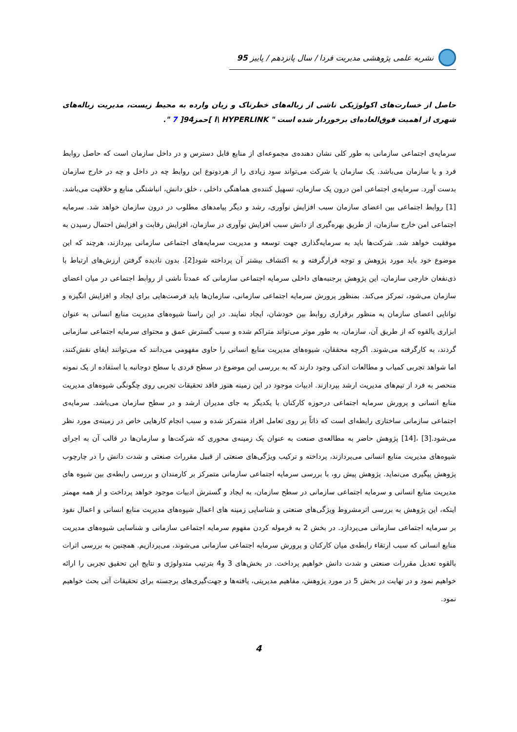نشریه علمی پژوهشی مدیریت فردا / سال پانزدهم / پاییز 95
حاصل از خسارت‌های اکولوژیکی ناشی از زباله‌های خطرناک و زیان وارده به محیط زیست، مدیریت زباله‌های شهری از اهمیت فوق‌العاده‌ای برخوردار شده است " l\ HYPERLINK ]حمز94[ 7 ".
سرمایه‌ی اجتماعی سازمانی به طور کلی نشان دهنده‌ی مجموعه‌ای از منابع قابل دسترس و در داخل سازمان است که حاصل روابط فرد و یا سازمان می‌باشد. یک سازمان یا شرکت می‌تواند سود زیادی را از هردونوع این روابط چه در داخل و چه در خارج سازمان بدست آورد. سرمایه‌ی اجتماعی امن درون یک سازمان، تسهیل کننده‌ی هماهنگی داخلی ، خلق دانش، انباشتگی منابع و خلاقیت می‌باشد.[1] روابط اجتماعی بین اعضای سازمان سبب افزایش نوآوری، رشد و دیگر پیامدهای مطلوب در درون سازمان خواهد شد. سرمایه اجتماعی امن خارج سازمان، از طریق بهره‌گیری از دانش سبب افزایش نوآوری در سازمان، افزایش رقابت و افزایش احتمال رسیدن به موفقیت خواهد شد. شرکت‌ها باید به سرمایه‌گذاری جهت توسعه و مدیریت سرمایه‌های اجتماعی سازمانی بپردازند، هرچند که این موضوع خود باید مورد پژوهش و توجه قرارگرفته و به اکتشاف بیشتر آن پرداخته شود[2]. بدون نادیده گرفتن ارزش‌های ارتباط با ذی‌نفعان خارجی سازمان، این پژوهش برجنبه‌های داخلی سرمایه اجتماعی سازمانی که عمدتاً ناشی از روابط اجتماعی در میان اعضای سازمان می‌شود، تمرکز می‌کند. بمنظور پرورش سرمایه اجتماعی سازمانی، سازمان‌ها باید فرصت‌هایی برای ایجاد و افزایش انگیزه و توانایی اعضای سازمان به منظور برقراری روابط بین خودشان، ایجاد نمایند. در این راستا شیوه‌های مدیریت منابع انسانی به عنوان ابزاری بالقوه که از طریق آن، سازمان، به طور موثر می‌تواند متراکم شده و سبب گسترش عمق و محتوای سرمایه اجتماعی سازمانی گردند، به کارگرفته می‌شوند. اگرچه محققان، شیوه‌های مدیریت منابع انسانی را حاوی مفهومی می‌دانند که می‌توانند ایفای نقش‌کنند، اما شواهد تجربی کمیاب و مطالعات اندکی وجود دارند که به بررسی این موضوع در سطح فردی یا سطح دوجانبه یا استفاده از یک نمونه منحصر به فرد از تیم‌های مدیریت ارشد بپردازند. ادبیات موجود در این زمینه هنوز فاقد تحقیقات تجربی روی چگونگی شیوه‌های مدیریت منابع انسانی و پرورش سرمایه اجتماعی درحوزه کارکنان با یکدیگر به جای مدیران ارشد و در سطح سازمان می‌باشد. سرمایه‌ی اجتماعی سازمانی ساختاری رابطه‌ای است که ذاتاً بر روی تعامل افراد متمرکز شده و سبب انجام کارهایی خاص در زمینه‌ی مورد نظر می‌شود.[3] ،[14] پژوهش حاضر به مطالعه‌ی صنعت به عنوان یک زمینه‌ی محوری که شرکت‌ها و سازمان‌ها در قالب آن به اجرای شیوه‌های مدیریت منابع انسانی می‌پردازند، پرداخته و ترکیب ویژگی‌های صنعتی از قبیل مقررات صنعتی و شدت دانش را در چارچوب پژوهش پیگیری می‌نماید. پژوهش پیش رو، با بررسی سرمایه اجتماعی سازمانی متمرکز بر کارمندان و بررسی رابطه‌ی بین شیوه های مدیریت منابع انسانی و سرمایه اجتماعی سازمانی در سطح سازمان، به ایجاد و گسترش ادبیات موجود خواهد پرداخت و از همه مهمتر اینکه، این پژوهش به بررسی اثرمشروط ویژگی‌های صنعتی و شناسایی زمینه های اعمال شیوه‌های مدیریت منابع انسانی و اعمال نفوذ بر سرمایه اجتماعی سازمانی می‌پردازد. در بخش 2 به فرموله کردن مفهوم سرمایه اجتماعی سازمانی و شناسایی شیوه‌های مدیریت منابع انسانی که سبب ارتقاء رابطه‌ی میان کارکنان و پرورش سرمایه اجتماعی سازمانی می‌شوند، می‌پردازیم. همچنین به بررسی اثرات بالقوه تعدیل مقررات صنعتی و شدت دانش خواهیم پرداخت. در بخش‌های 3 و4 بترتیب متدولوژی و نتایج این تحقیق تجربی را ارائه خواهیم نمود و در نهایت در بخش 5 در مورد پژوهش، مفاهیم مدیریتی، یافته‌ها و جهت‌گیری‌های برجسته برای تحقیقات آتی بحث خواهیم نمود.
4